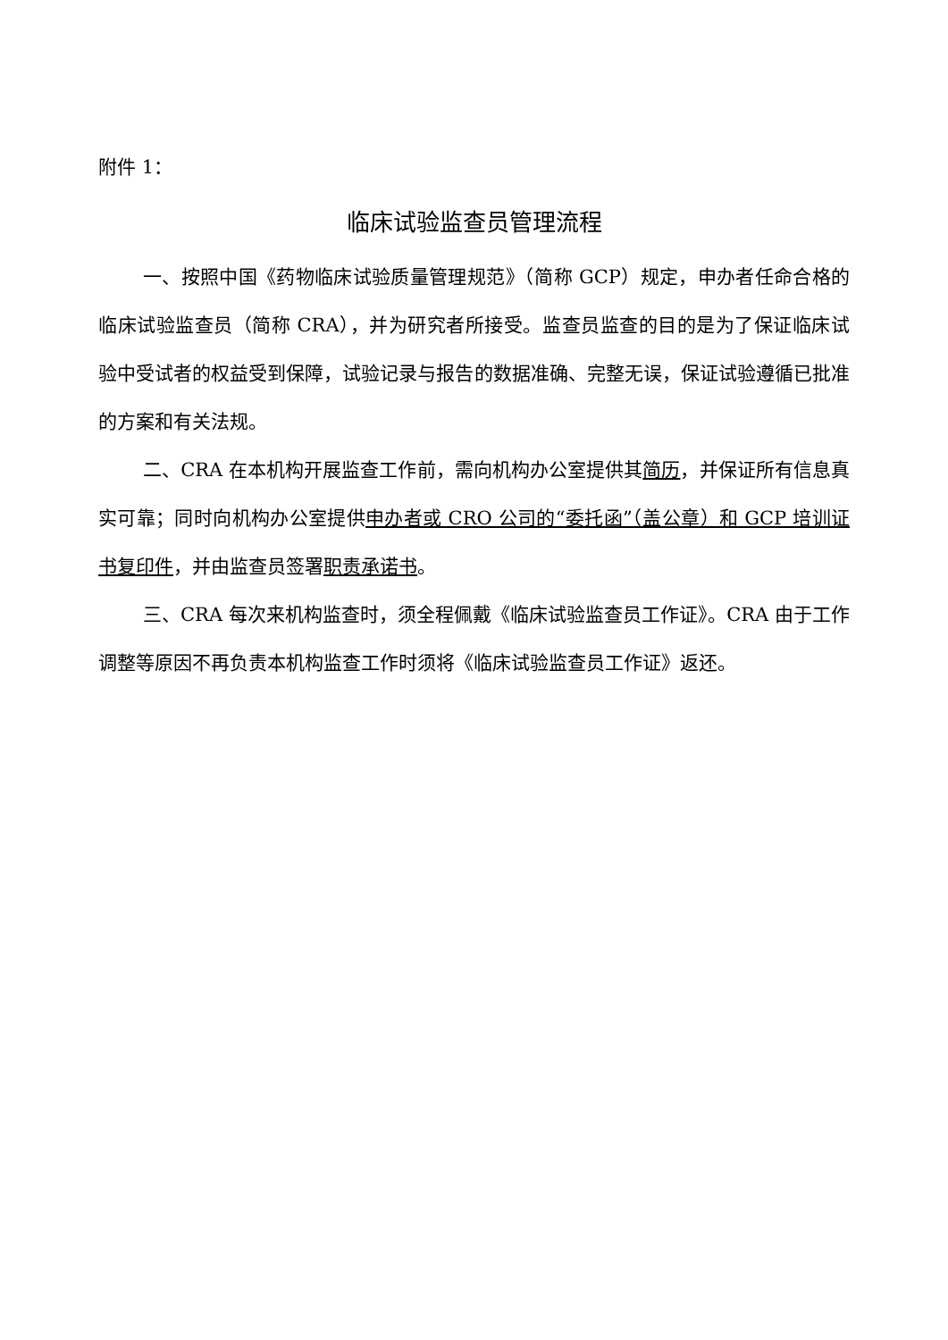附件 1：
临床试验监查员管理流程
一、按照中国《药物临床试验质量管理规范》（简称 GCP）规定，申办者任命合格的临床试验监查员（简称 CRA），并为研究者所接受。监查员监查的目的是为了保证临床试验中受试者的权益受到保障，试验记录与报告的数据准确、完整无误，保证试验遵循已批准的方案和有关法规。
二、CRA 在本机构开展监查工作前，需向机构办公室提供其简历，并保证所有信息真实可靠；同时向机构办公室提供申办者或 CRO 公司的“委托函”（盖公章）和 GCP 培训证书复印件，并由监查员签署职责承诺书。
三、CRA 每次来机构监查时，须全程佩戴《临床试验监查员工作证》。CRA 由于工作调整等原因不再负责本机构监查工作时须将《临床试验监查员工作证》返还。